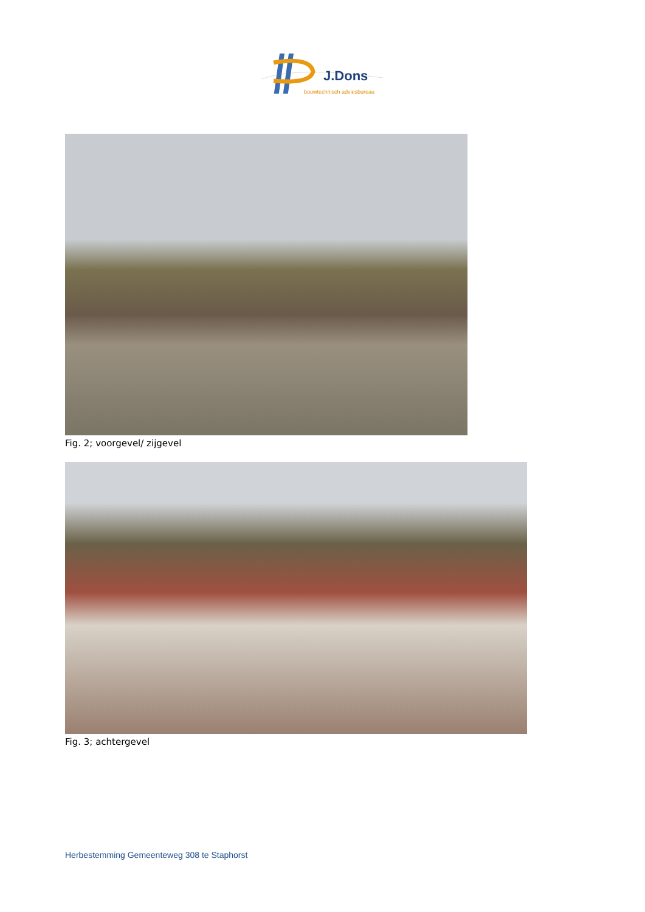J.Dons
bouwtechnisch adviesbureau
Fig. 2; voorgevel/ zijgevel
Fig. 3; achtergevel
Herbestemming Gemeenteweg 308 te Staphorst